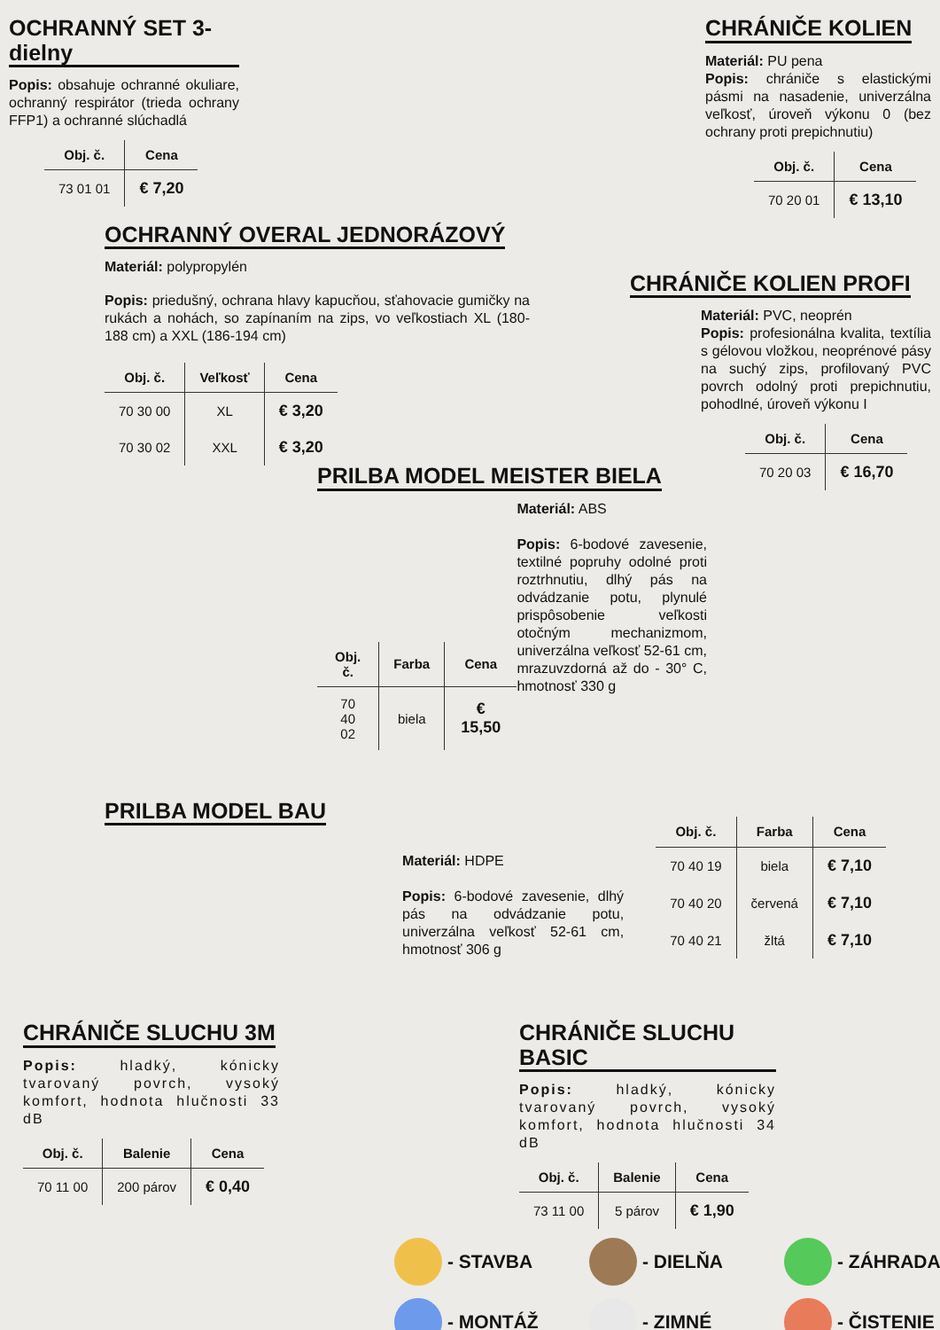OCHRANNÝ SET 3-dielny
Popis: obsahuje ochranné okuliare, ochranný respirátor (trieda ochrany FFP1) a ochranné slúchadlá
| Obj. č. | Cena |
| --- | --- |
| 73 01 01 | € 7,20 |
CHRÁNIČE KOLIEN
Materiál: PU pena
Popis: chrániče s elastickými pásmi na nasadenie, univerzálna veľkosť, úroveň výkonu 0 (bez ochrany proti prepichnutiu)
| Obj. č. | Cena |
| --- | --- |
| 70 20 01 | € 13,10 |
OCHRANNÝ OVERAL JEDNORÁZOVÝ
Materiál: polypropylén
Popis: priedušný, ochrana hlavy kapucňou, sťahovacie gumičky na rukách a nohách, so zapínaním na zips, vo veľkostiach XL (180-188 cm) a XXL (186-194 cm)
| Obj. č. | Veľkosť | Cena |
| --- | --- | --- |
| 70 30 00 | XL | € 3,20 |
| 70 30 02 | XXL | € 3,20 |
CHRÁNIČE KOLIEN PROFI
Materiál: PVC, neoprén
Popis: profesionálna kvalita, textília s gélovou vložkou, neoprénové pásy na suchý zips, profilovaný PVC povrch odolný proti prepichnutiu, pohodlné, úroveň výkonu I
| Obj. č. | Cena |
| --- | --- |
| 70 20 03 | € 16,70 |
PRILBA MODEL MEISTER BIELA
| Obj. č. | Farba | Cena |
| --- | --- | --- |
| 70 40 02 | biela | € 15,50 |
Materiál: ABS
Popis: 6-bodové zavesenie, textilné popruhy odolné proti roztrhnutiu, dlhý pás na odvádzanie potu, plynulé prispôsobenie veľkosti otočným mechanizmom, univerzálna veľkosť 52-61 cm, mrazuvzdorná až do - 30° C, hmotnosť 330 g
PRILBA MODEL BAU
Materiál: HDPE
Popis: 6-bodové zavesenie, dlhý pás na odvádzanie potu, univerzálna veľkosť 52-61 cm, hmotnosť 306 g
| Obj. č. | Farba | Cena |
| --- | --- | --- |
| 70 40 19 | biela | € 7,10 |
| 70 40 20 | červená | € 7,10 |
| 70 40 21 | žltá | € 7,10 |
CHRÁNIČE SLUCHU 3M
Popis: hladký, kónicky tvarovaný povrch, vysoký komfort, hodnota hlučnosti 33 dB
| Obj. č. | Balenie | Cena |
| --- | --- | --- |
| 70 11 00 | 200 párov | € 0,40 |
CHRÁNIČE SLUCHU BASIC
Popis: hladký, kónicky tvarovaný povrch, vysoký komfort, hodnota hlučnosti 34 dB
| Obj. č. | Balenie | Cena |
| --- | --- | --- |
| 73 11 00 | 5 párov | € 1,90 |
- STAVBA
- DIELŇA
- ZÁHRADA
- MONTÁŽ
- ZIMNÉ
- ČISTENIE